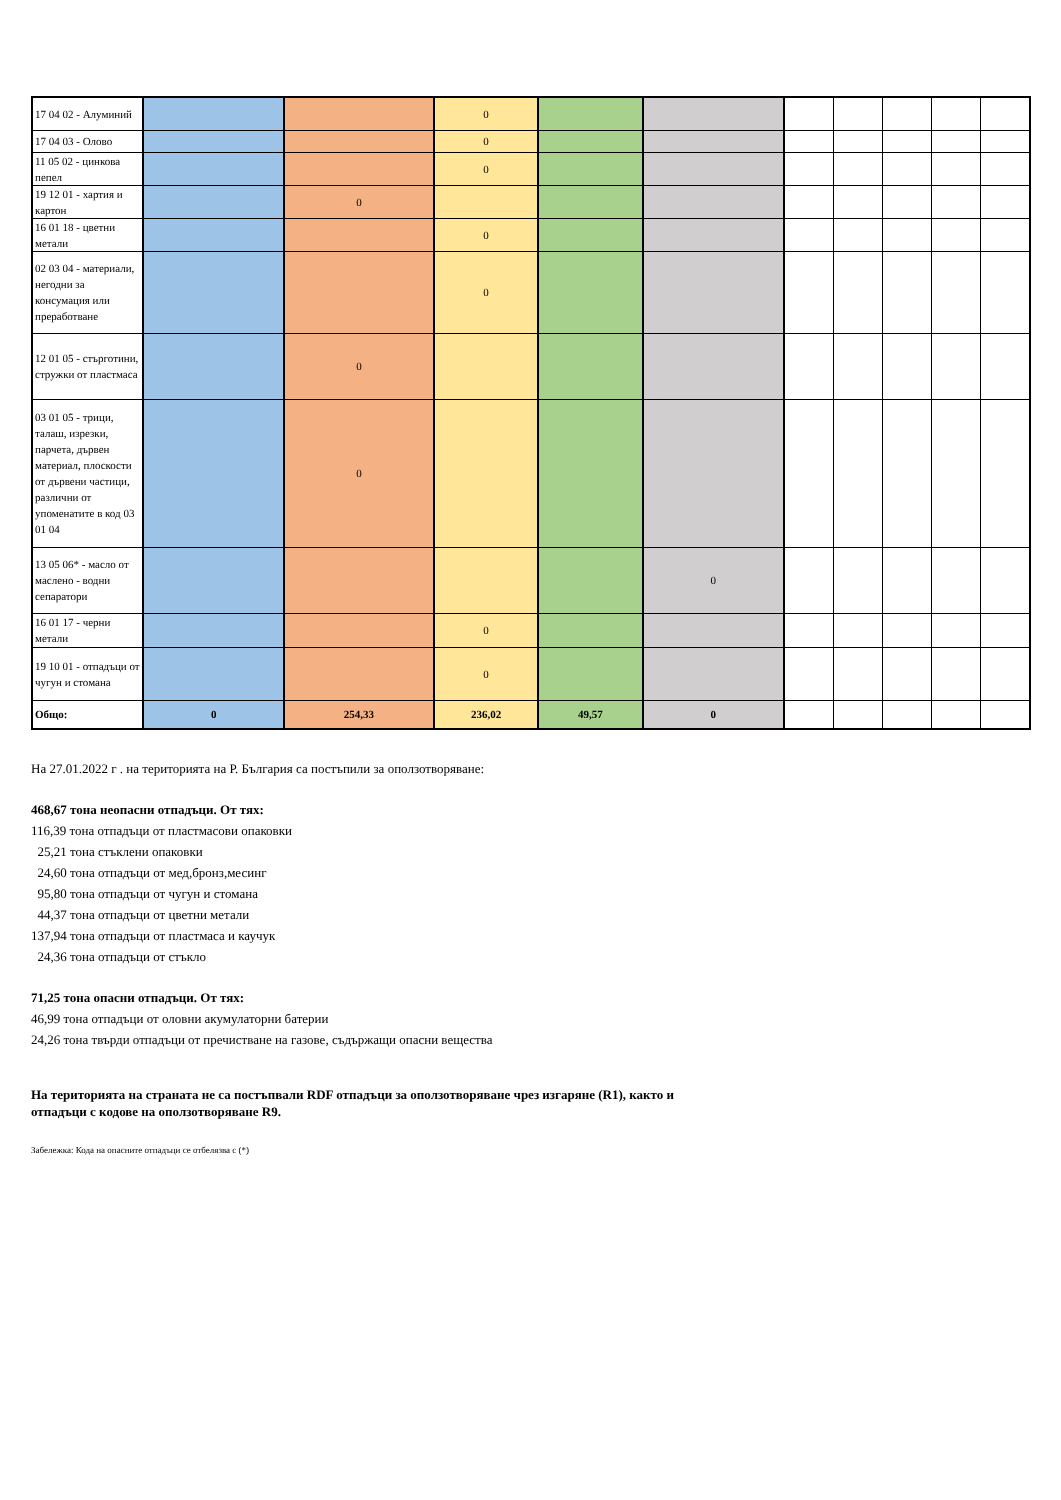| 17 04 02 - Алуминий | | | 0 | | | | | | | |
| 17 04 03 - Олово | | | 0 | | | | | | | |
| 11 05 02 - цинкова пепел | | | 0 | | | | | | | |
| 19 12 01 - хартия и картон | | 0 | | | | | | | | |
| 16 01 18 - цветни метали | | | 0 | | | | | | | |
| 02 03 04 - материали, негодни за консумация или преработване | | | 0 | | | | | | | |
| 12 01 05 - стърготини, стружки от пластмаса | | 0 | | | | | | | | |
| 03 01 05 - трици, талаш, изрезки, парчета, дървен материал, плоскости от дървени частици, различни от упоменатите в код 03 01 04 | | 0 | | | | | | | | |
| 13 05 06* - масло от маслено - водни сепаратори | | | | | 0 | | | | | |
| 16 01 17 - черни метали | | | 0 | | | | | | | |
| 19 10 01 - отпадъци от чугун и стомана | | | 0 | | | | | | | |
| Общо: | 0 | 254,33 | 236,02 | 49,57 | 0 | | | | | |
На 27.01.2022 г . на територията на Р. България са постъпили за оползотворяване:
468,67 тона неопасни отпадъци. От тях:
116,39 тона отпадъци от пластмасови опаковки
25,21 тона стъклени опаковки
24,60 тона отпадъци от мед,бронз,месинг
95,80 тона отпадъци от чугун и стомана
44,37 тона отпадъци от цветни метали
137,94 тона отпадъци от пластмаса и каучук
24,36 тона отпадъци от стъкло
71,25 тона опасни отпадъци. От тях:
46,99 тона отпадъци от оловни акумулаторни батерии
24,26 тона твърди отпадъци от пречистване на газове, съдържащи опасни вещества
На територията на страната не са постъпвали RDF отпадъци за оползотворяване чрез изгаряне (R1), както и
отпадъци с кодове на оползотворяване R9.
Забележка: Кода на опасните отпадъци се отбелязва с (*)